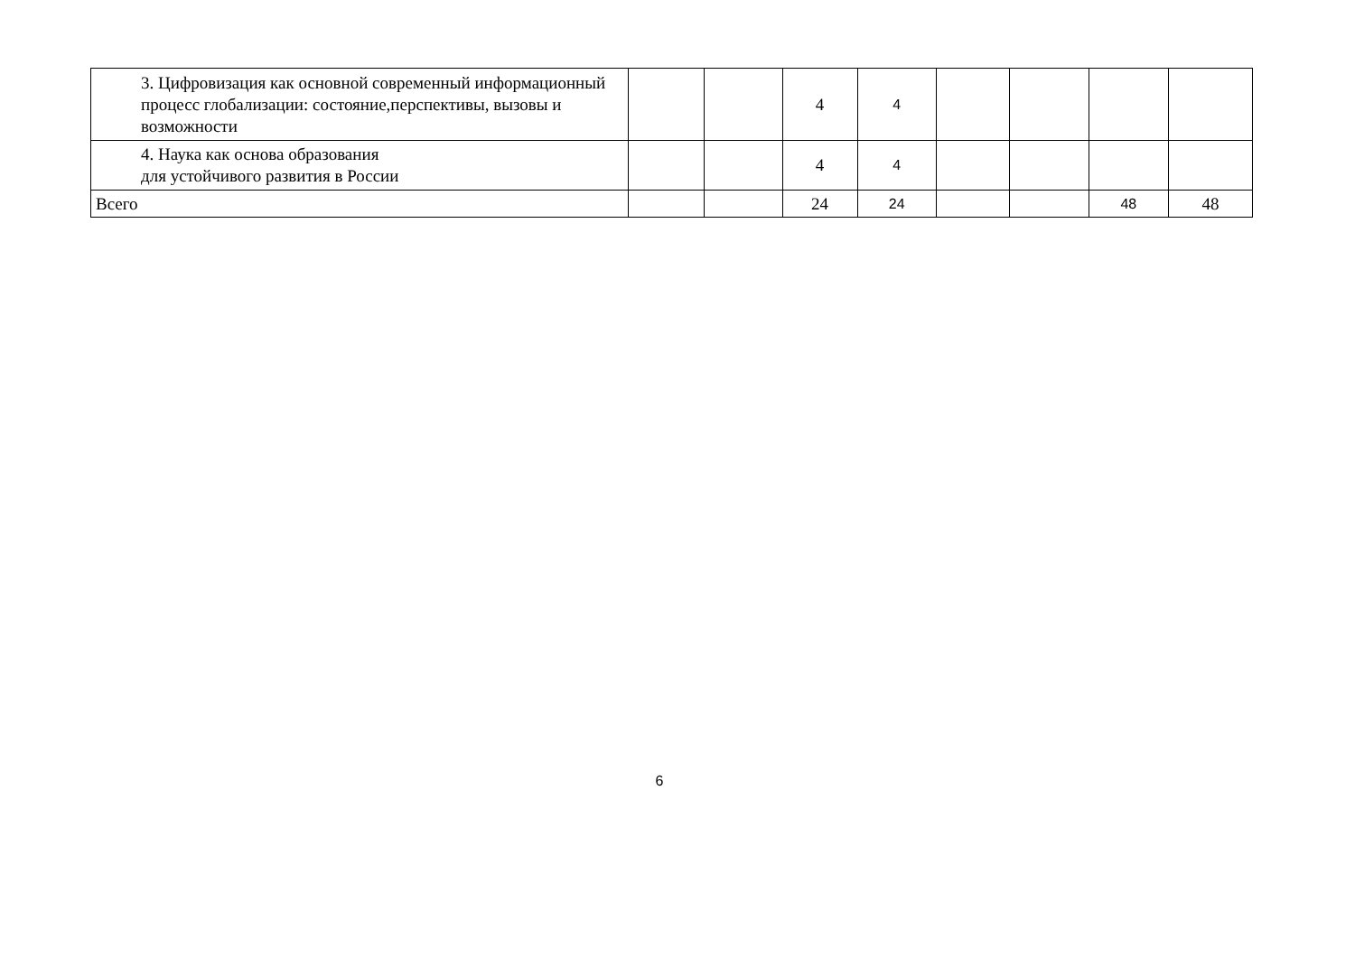| 3. Цифровизация как основной современный информационный процесс глобализации: состояние,перспективы, вызовы и возможности | | | 4 | 4 | | | | |
| 4. Наука как основа образования для устойчивого развития в России | | | 4 | 4 | | | | |
| Всего | | | 24 | 24 | | | 48 | 48 |
6